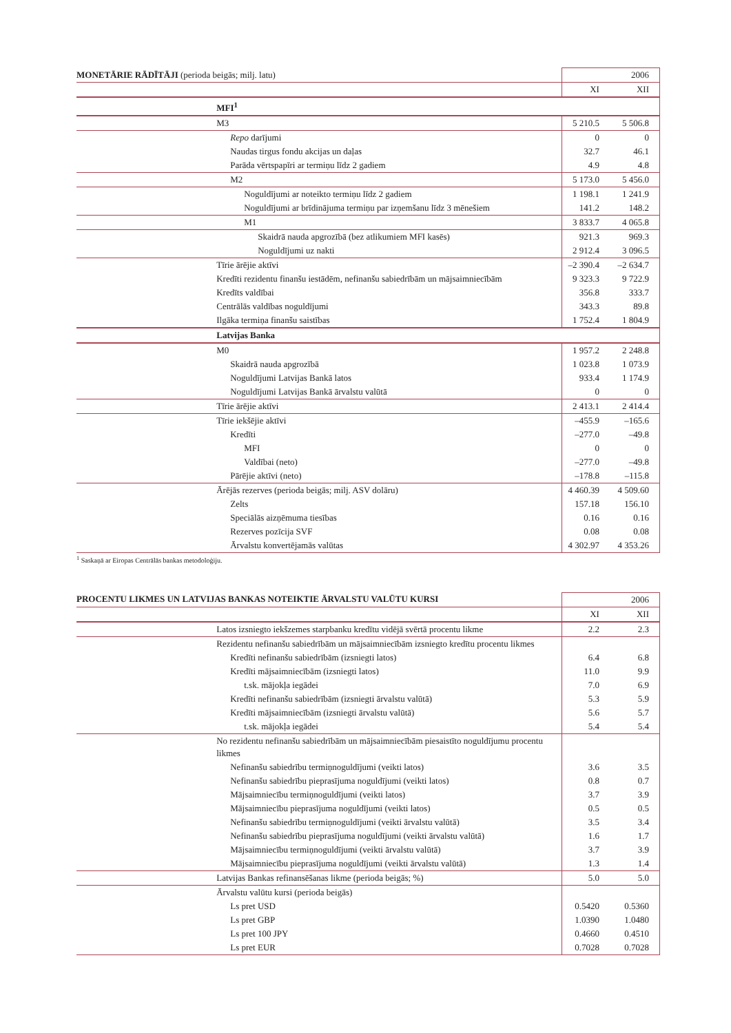| MONETĀRIE RĀDĪTĀJI (perioda beigās; milj. latu) | | 2006 | |
| | | XI | XII |
| | MFI<sup>1</sup> | | |
| | M3 | 5 210.5 | 5 506.8 |
| | Repo darījumi | 0 | 0 |
| | Naudas tirgus fondu akcijas un daļas | 32.7 | 46.1 |
| | Parāda vērtspapīri ar termiņu līdz 2 gadiem | 4.9 | 4.8 |
| | M2 | 5 173.0 | 5 456.0 |
| | Noguldījumi ar noteikto termiņu līdz 2 gadiem | 1 198.1 | 1 241.9 |
| | Noguldījumi ar brīdinājuma termiņu par izņemšanu līdz 3 mēnešiem | 141.2 | 148.2 |
| | M1 | 3 833.7 | 4 065.8 |
| | Skaidrā nauda apgrozībā (bez atlikumiem MFI kasēs) | 921.3 | 969.3 |
| | Noguldījumi uz nakti | 2 912.4 | 3 096.5 |
| | Tīrie ārējie aktīvi | –2 390.4 | –2 634.7 |
| | Kredīti rezidentu finanšu iestādēm, nefinanšu sabiedrībām un mājsaimniecībām | 9 323.3 | 9 722.9 |
| | Kredīts valdībai | 356.8 | 333.7 |
| | Centrālās valdības noguldījumi | 343.3 | 89.8 |
| | Ilgāka termiņa finanšu saistības | 1 752.4 | 1 804.9 |
| | Latvijas Banka | | |
| | M0 | 1 957.2 | 2 248.8 |
| | Skaidrā nauda apgrozībā | 1 023.8 | 1 073.9 |
| | Noguldījumi Latvijas Bankā latos | 933.4 | 1 174.9 |
| | Noguldījumi Latvijas Bankā ārvalstu valūtā | 0 | 0 |
| | Tīrie ārējie aktīvi | 2 413.1 | 2 414.4 |
| | Tīrie iekšējie aktīvi | –455.9 | –165.6 |
| | Kredīti | –277.0 | –49.8 |
| | MFI | 0 | 0 |
| | Valdībai (neto) | –277.0 | –49.8 |
| | Pārējie aktīvi (neto) | –178.8 | –115.8 |
| | Ārējās rezerves (perioda beigās; milj. ASV dolāru) | 4 460.39 | 4 509.60 |
| | Zelts | 157.18 | 156.10 |
| | Speciālās aizņēmuma tiesības | 0.16 | 0.16 |
| | Rezerves pozīcija SVF | 0.08 | 0.08 |
| | Ārvalstu konvertējamās valūtas | 4 302.97 | 4 353.26 |
<sup>1</sup> Saskaņā ar Eiropas Centrālās bankas metodoloģiju.
| PROCENTU LIKMES UN LATVIJAS BANKAS NOTEIKTIE ĀRVALSTU VALŪTU KURSI | | 2006 | |
| | | XI | XII |
| | Latos izsniegto iekšzemes starpbanku kredītu vidējā svērtā procentu likme | 2.2 | 2.3 |
| | Rezidentu nefinanšu sabiedrībām un mājsaimniecībām izsniegto kredītu procentu likmes | | |
| | Kredīti nefinanšu sabiedrībām (izsniegti latos) | 6.4 | 6.8 |
| | Kredīti mājsaimniecībām (izsniegti latos) | 11.0 | 9.9 |
| | t.sk. mājokļa iegādei | 7.0 | 6.9 |
| | Kredīti nefinanšu sabiedrībām (izsniegti ārvalstu valūtā) | 5.3 | 5.9 |
| | Kredīti mājsaimniecībām (izsniegti ārvalstu valūtā) | 5.6 | 5.7 |
| | t.sk. mājokļa iegādei | 5.4 | 5.4 |
| | No rezidentu nefinanšu sabiedrībām un mājsaimniecībām piesaistīto noguldījumu procentu likmes | | |
| | Nefinanšu sabiedrību termiņnoguldījumi (veikti latos) | 3.6 | 3.5 |
| | Nefinanšu sabiedrību pieprasījuma noguldījumi (veikti latos) | 0.8 | 0.7 |
| | Mājsaimniecību termiņnoguldījumi (veikti latos) | 3.7 | 3.9 |
| | Mājsaimniecību pieprasījuma noguldījumi (veikti latos) | 0.5 | 0.5 |
| | Nefinanšu sabiedrību termiņnoguldījumi (veikti ārvalstu valūtā) | 3.5 | 3.4 |
| | Nefinanšu sabiedrību pieprasījuma noguldījumi (veikti ārvalstu valūtā) | 1.6 | 1.7 |
| | Mājsaimniecību termiņnoguldījumi (veikti ārvalstu valūtā) | 3.7 | 3.9 |
| | Mājsaimniecību pieprasījuma noguldījumi (veikti ārvalstu valūtā) | 1.3 | 1.4 |
| | Latvijas Bankas refinansēšanas likme (perioda beigās; %) | 5.0 | 5.0 |
| | Ārvalstu valūtu kursi (perioda beigās) | | |
| | Ls pret USD | 0.5420 | 0.5360 |
| | Ls pret GBP | 1.0390 | 1.0480 |
| | Ls pret 100 JPY | 0.4660 | 0.4510 |
| | Ls pret EUR | 0.7028 | 0.7028 |